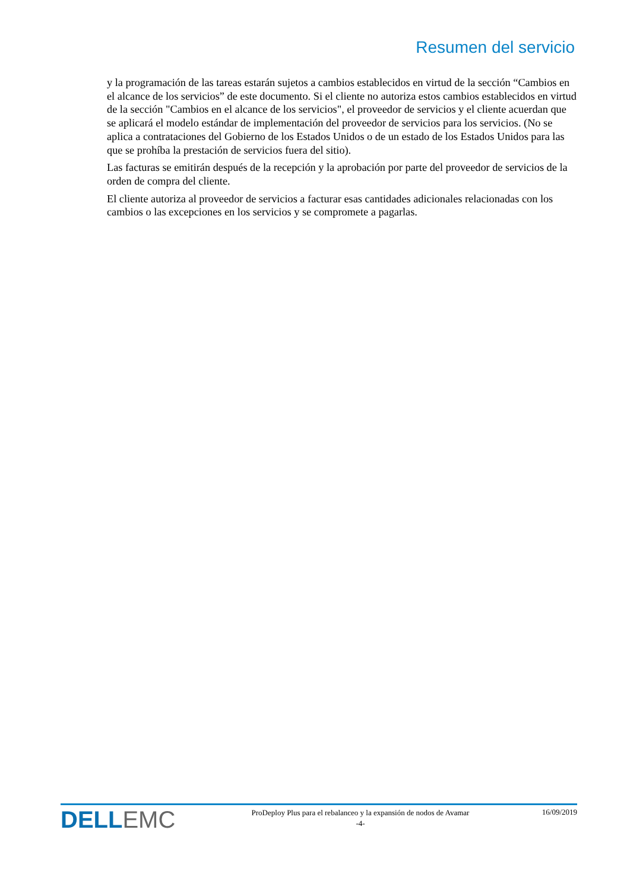Resumen del servicio
y la programación de las tareas estarán sujetos a cambios establecidos en virtud de la sección “Cambios en el alcance de los servicios” de este documento. Si el cliente no autoriza estos cambios establecidos en virtud de la sección "Cambios en el alcance de los servicios", el proveedor de servicios y el cliente acuerdan que se aplicará el modelo estándar de implementación del proveedor de servicios para los servicios. (No se aplica a contrataciones del Gobierno de los Estados Unidos o de un estado de los Estados Unidos para las que se prohíba la prestación de servicios fuera del sitio).
Las facturas se emitirán después de la recepción y la aprobación por parte del proveedor de servicios de la orden de compra del cliente.
El cliente autoriza al proveedor de servicios a facturar esas cantidades adicionales relacionadas con los cambios o las excepciones en los servicios y se compromete a pagarlas.
DELL EMC
ProDeploy Plus para el rebalanceo y la expansión de nodos de Avamar
-4-
16/09/2019